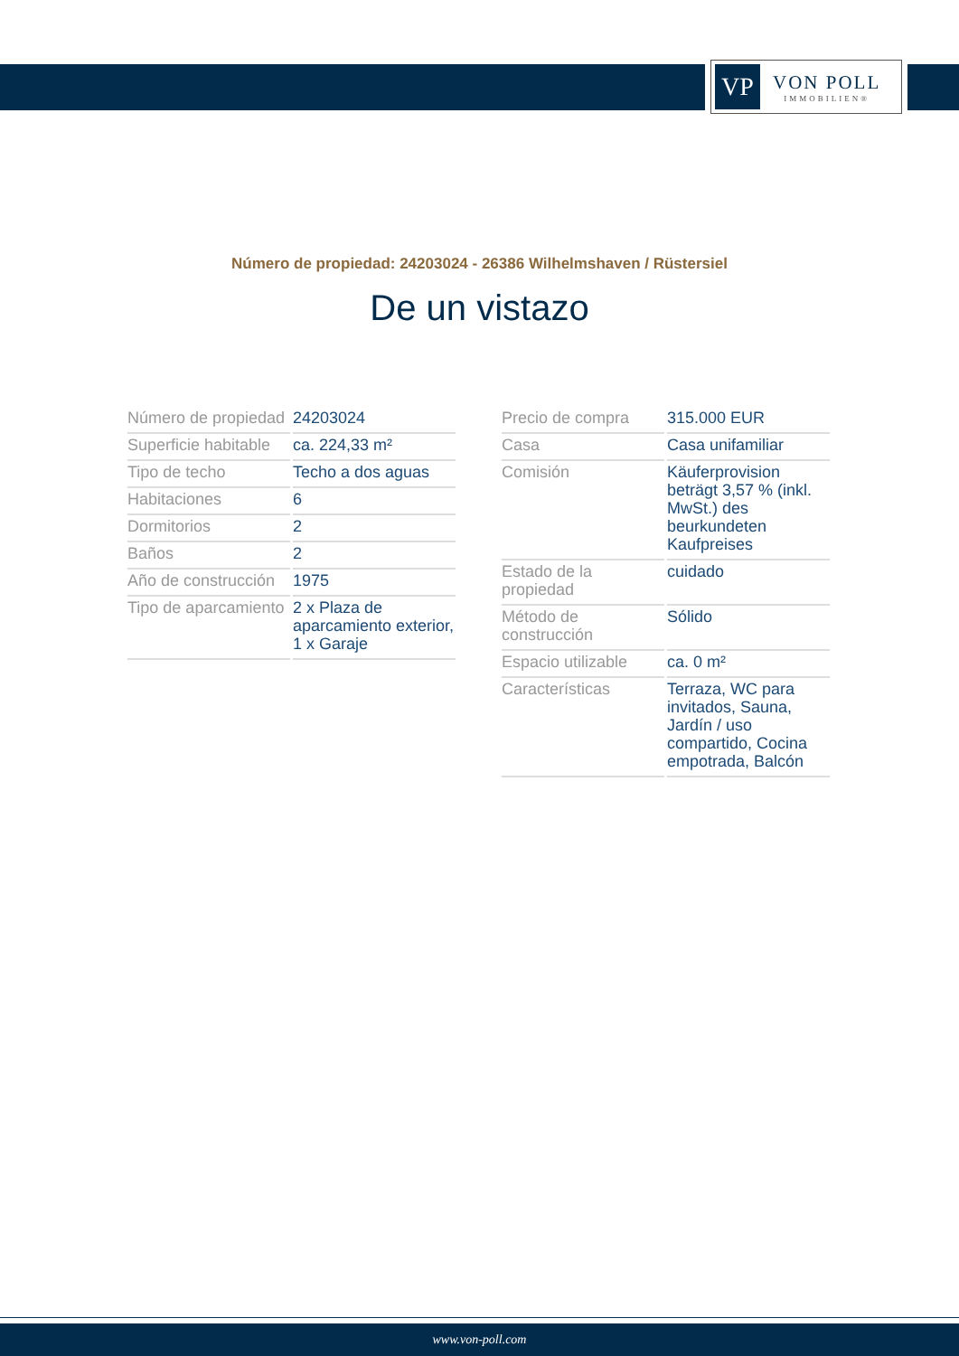VP
VON POLL
IMMOBILIEN®
Número de propiedad: 24203024 - 26386 Wilhelmshaven / Rüstersiel
De un vistazo
| Número de propiedad | 24203024 |
| Superficie habitable | ca. 224,33 m² |
| Tipo de techo | Techo a dos aguas |
| Habitaciones | 6 |
| Dormitorios | 2 |
| Baños | 2 |
| Año de construcción | 1975 |
| Tipo de aparcamiento | 2 x Plaza de aparcamiento exterior, 1 x Garaje |
| Precio de compra | 315.000 EUR |
| Casa | Casa unifamiliar |
| Comisión | Käuferprovision beträgt 3,57 % (inkl. MwSt.) des beurkundeten Kaufpreises |
| Estado de la propiedad | cuidado |
| Método de construcción | Sólido |
| Espacio utilizable | ca. 0 m² |
| Características | Terraza, WC para invitados, Sauna, Jardín / uso compartido, Cocina empotrada, Balcón |
www.von-poll.com